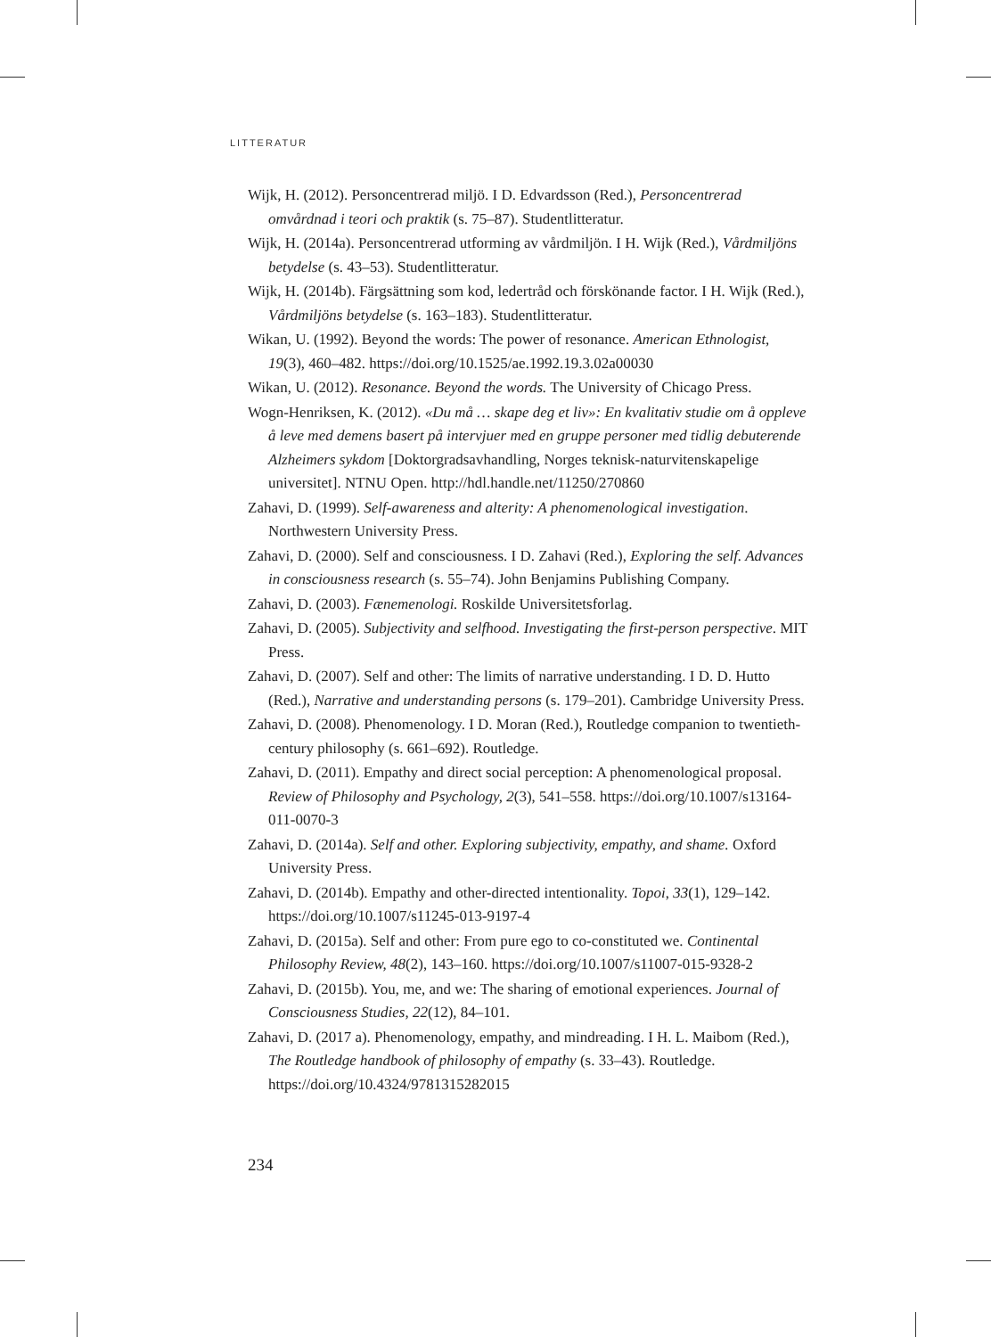LITTERATUR
Wijk, H. (2012). Personcentrerad miljö. I D. Edvardsson (Red.), Personcentrerad omvårdnad i teori och praktik (s. 75–87). Studentlitteratur.
Wijk, H. (2014a). Personcentrerad utforming av vårdmiljön. I H. Wijk (Red.), Vårdmiljöns betydelse (s. 43–53). Studentlitteratur.
Wijk, H. (2014b). Färgsättning som kod, ledertråd och förskönande factor. I H. Wijk (Red.), Vårdmiljöns betydelse (s. 163–183). Studentlitteratur.
Wikan, U. (1992). Beyond the words: The power of resonance. American Ethnologist, 19(3), 460–482. https://doi.org/10.1525/ae.1992.19.3.02a00030
Wikan, U. (2012). Resonance. Beyond the words. The University of Chicago Press.
Wogn-Henriksen, K. (2012). «Du må … skape deg et liv»: En kvalitativ studie om å oppleve å leve med demens basert på intervjuer med en gruppe personer med tidlig debuterende Alzheimers sykdom [Doktorgradsavhandling, Norges teknisk-naturvitenskapelige universitet]. NTNU Open. http://hdl.handle.net/11250/270860
Zahavi, D. (1999). Self-awareness and alterity: A phenomenological investigation. Northwestern University Press.
Zahavi, D. (2000). Self and consciousness. I D. Zahavi (Red.), Exploring the self. Advances in consciousness research (s. 55–74). John Benjamins Publishing Company.
Zahavi, D. (2003). Fænemenologi. Roskilde Universitetsforlag.
Zahavi, D. (2005). Subjectivity and selfhood. Investigating the first-person perspective. MIT Press.
Zahavi, D. (2007). Self and other: The limits of narrative understanding. I D. D. Hutto (Red.), Narrative and understanding persons (s. 179–201). Cambridge University Press.
Zahavi, D. (2008). Phenomenology. I D. Moran (Red.), Routledge companion to twentieth-century philosophy (s. 661–692). Routledge.
Zahavi, D. (2011). Empathy and direct social perception: A phenomenological proposal. Review of Philosophy and Psychology, 2(3), 541–558. https://doi.org/10.1007/s13164-011-0070-3
Zahavi, D. (2014a). Self and other. Exploring subjectivity, empathy, and shame. Oxford University Press.
Zahavi, D. (2014b). Empathy and other-directed intentionality. Topoi, 33(1), 129–142. https://doi.org/10.1007/s11245-013-9197-4
Zahavi, D. (2015a). Self and other: From pure ego to co-constituted we. Continental Philosophy Review, 48(2), 143–160. https://doi.org/10.1007/s11007-015-9328-2
Zahavi, D. (2015b). You, me, and we: The sharing of emotional experiences. Journal of Consciousness Studies, 22(12), 84–101.
Zahavi, D. (2017 a). Phenomenology, empathy, and mindreading. I H. L. Maibom (Red.), The Routledge handbook of philosophy of empathy (s. 33–43). Routledge. https://doi.org/10.4324/9781315282015
234